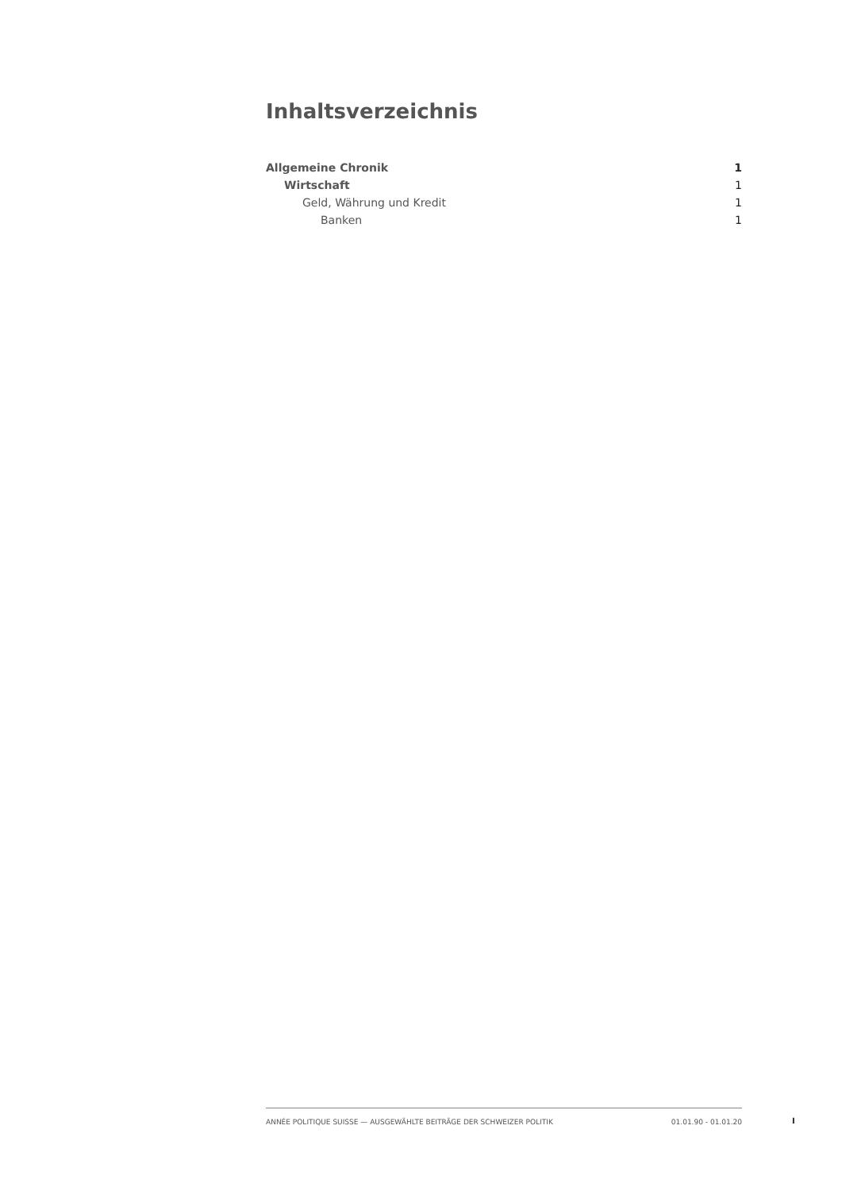Inhaltsverzeichnis
Allgemeine Chronik 1
Wirtschaft 1
Geld, Währung und Kredit 1
Banken 1
ANNÉE POLITIQUE SUISSE — AUSGEWÄHLTE BEITRÄGE DER SCHWEIZER POLITIK 01.01.90 - 01.01.20
I